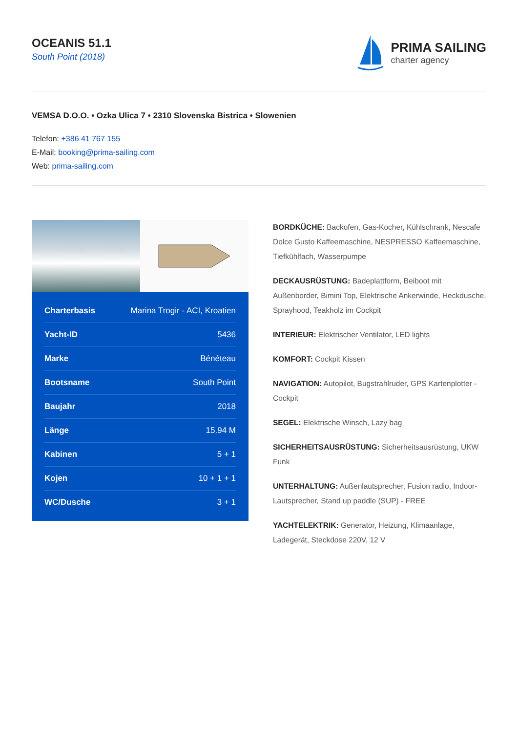OCEANIS 51.1
South Point (2018)
PRIMA SAILING
charter agency
VEMSA D.O.O. • Ozka Ulica 7 • 2310 Slovenska Bistrica • Slowenien
Telefon: +386 41 767 155
E-Mail: booking@prima-sailing.com
Web: prima-sailing.com
| Charterbasis | Marina Trogir - ACI, Kroatien |
| Yacht-ID | 5436 |
| Marke | Bénéteau |
| Bootsname | South Point |
| Baujahr | 2018 |
| Länge | 15.94 M |
| Kabinen | 5 + 1 |
| Kojen | 10 + 1 + 1 |
| WC/Dusche | 3 + 1 |
BORDKÜCHE: Backofen, Gas-Kocher, Kühlschrank, Nescafe Dolce Gusto Kaffeemaschine, NESPRESSO Kaffeemaschine, Tiefkühlfach, Wasserpumpe
DECKAUSRÜSTUNG: Badeplattform, Beiboot mit Außenborder, Bimini Top, Elektrische Ankerwinde, Heckdusche, Sprayhood, Teakholz im Cockpit
INTERIEUR: Elektrischer Ventilator, LED lights
KOMFORT: Cockpit Kissen
NAVIGATION: Autopilot, Bugstrahlruder, GPS Kartenplotter - Cockpit
SEGEL: Elektrische Winsch, Lazy bag
SICHERHEITSAUSRÜSTUNG: Sicherheitsausrüstung, UKW Funk
UNTERHALTUNG: Außenlautsprecher, Fusion radio, Indoor-Lautsprecher, Stand up paddle (SUP) - FREE
YACHTELEKTRIK: Generator, Heizung, Klimaanlage, Ladegerät, Steckdose 220V, 12 V